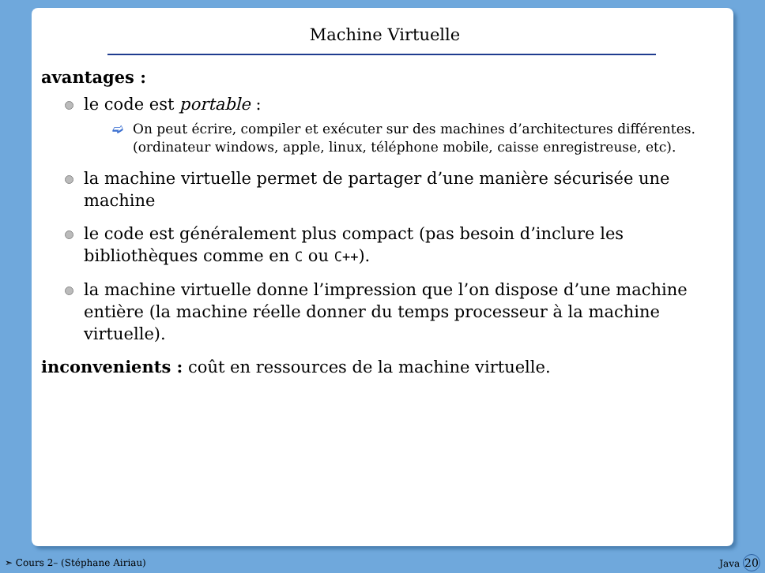Machine Virtuelle
avantages :
le code est portable :
➫ On peut écrire, compiler et exécuter sur des machines d’architectures différentes. (ordinateur windows, apple, linux, téléphone mobile, caisse enregistreuse, etc).
la machine virtuelle permet de partager d’une manière sécurisée une machine
le code est généralement plus compact (pas besoin d’inclure les bibliothèques comme en C ou C++).
la machine virtuelle donne l’impression que l’on dispose d’une machine entière (la machine réelle donner du temps processeur à la machine virtuelle).
inconvenients : coût en ressources de la machine virtuelle.
➣ Cours 2– (Stéphane Airiau) Java 20